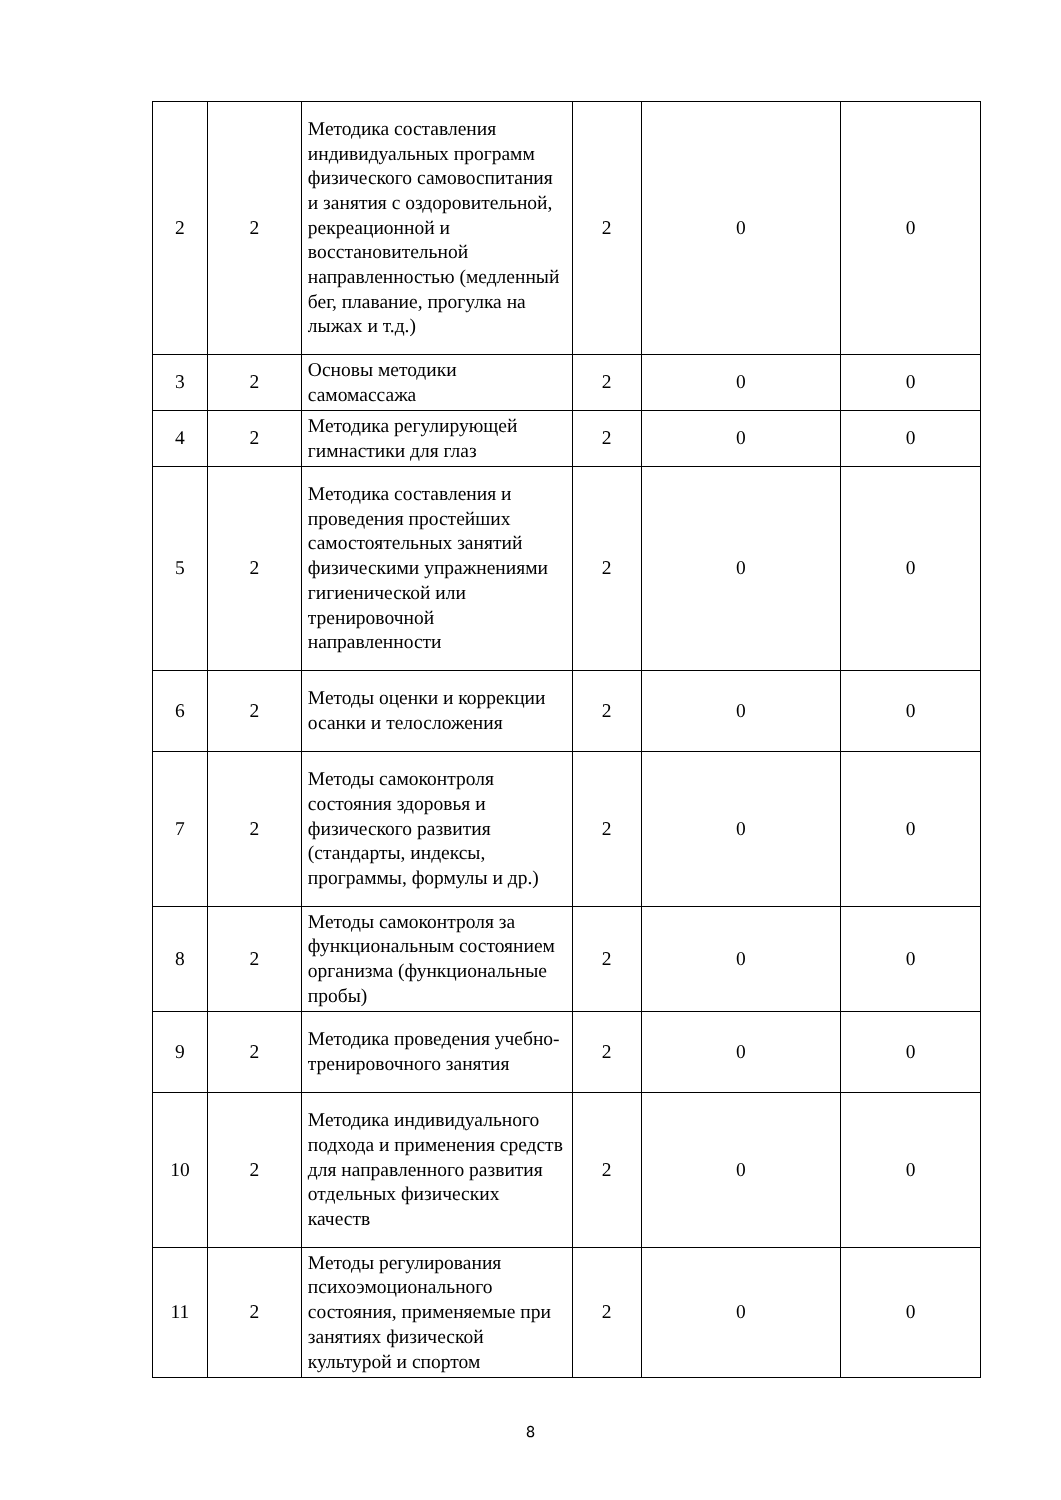| 2 | 2 | Методика составления индивидуальных программ физического самовоспитания и занятия с оздоровительной, рекреационной и восстановительной направленностью (медленный бег, плавание, прогулка на лыжах и т.д.) | 2 | 0 | 0 |
| 3 | 2 | Основы методики самомассажа | 2 | 0 | 0 |
| 4 | 2 | Методика регулирующей гимнастики для глаз | 2 | 0 | 0 |
| 5 | 2 | Методика составления и проведения простейших самостоятельных занятий физическими упражнениями гигиенической или тренировочной направленности | 2 | 0 | 0 |
| 6 | 2 | Методы оценки и коррекции осанки и телосложения | 2 | 0 | 0 |
| 7 | 2 | Методы самоконтроля состояния здоровья и физического развития (стандарты, индексы, программы, формулы и др.) | 2 | 0 | 0 |
| 8 | 2 | Методы самоконтроля за функциональным состоянием организма (функциональные пробы) | 2 | 0 | 0 |
| 9 | 2 | Методика проведения учебно-тренировочного занятия | 2 | 0 | 0 |
| 10 | 2 | Методика индивидуального подхода и применения средств для направленного развития отдельных физических качеств | 2 | 0 | 0 |
| 11 | 2 | Методы регулирования психоэмоционального состояния, применяемые при занятиях физической культурой и спортом | 2 | 0 | 0 |
8